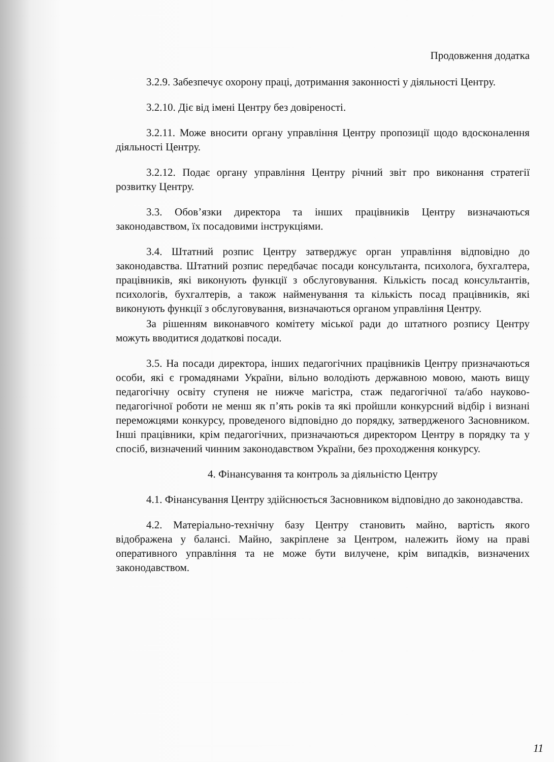Продовження додатка
3.2.9. Забезпечує охорону праці, дотримання законності у діяльності Центру.
3.2.10. Діє від імені Центру без довіреності.
3.2.11. Може вносити органу управління Центру пропозиції щодо вдосконалення діяльності Центру.
3.2.12. Подає органу управління Центру річний звіт про виконання стратегії розвитку Центру.
3.3. Обов’язки директора та інших працівників Центру визначаються законодавством, їх посадовими інструкціями.
3.4. Штатний розпис Центру затверджує орган управління відповідно до законодавства. Штатний розпис передбачає посади консультанта, психолога, бухгалтера, працівників, які виконують функції з обслуговування. Кількість посад консультантів, психологів, бухгалтерів, а також найменування та кількість посад працівників, які виконують функції з обслуговування, визначаються органом управління Центру.
За рішенням виконавчого комітету міської ради до штатного розпису Центру можуть вводитися додаткові посади.
3.5. На посади директора, інших педагогічних працівників Центру призначаються особи, які є громадянами України, вільно володіють державною мовою, мають вищу педагогічну освіту ступеня не нижче магістра, стаж педагогічної та/або науково-педагогічної роботи не менш як п’ять років та які пройшли конкурсний відбір і визнані переможцями конкурсу, проведеного відповідно до порядку, затвердженого Засновником. Інші працівники, крім педагогічних, призначаються директором Центру в порядку та у спосіб, визначений чинним законодавством України, без проходження конкурсу.
4. Фінансування та контроль за діяльністю Центру
4.1. Фінансування Центру здійснюється Засновником відповідно до законодавства.
4.2. Матеріально-технічну базу Центру становить майно, вартість якого відображена у балансі. Майно, закріплене за Центром, належить йому на праві оперативного управління та не може бути вилучене, крім випадків, визначених законодавством.
11